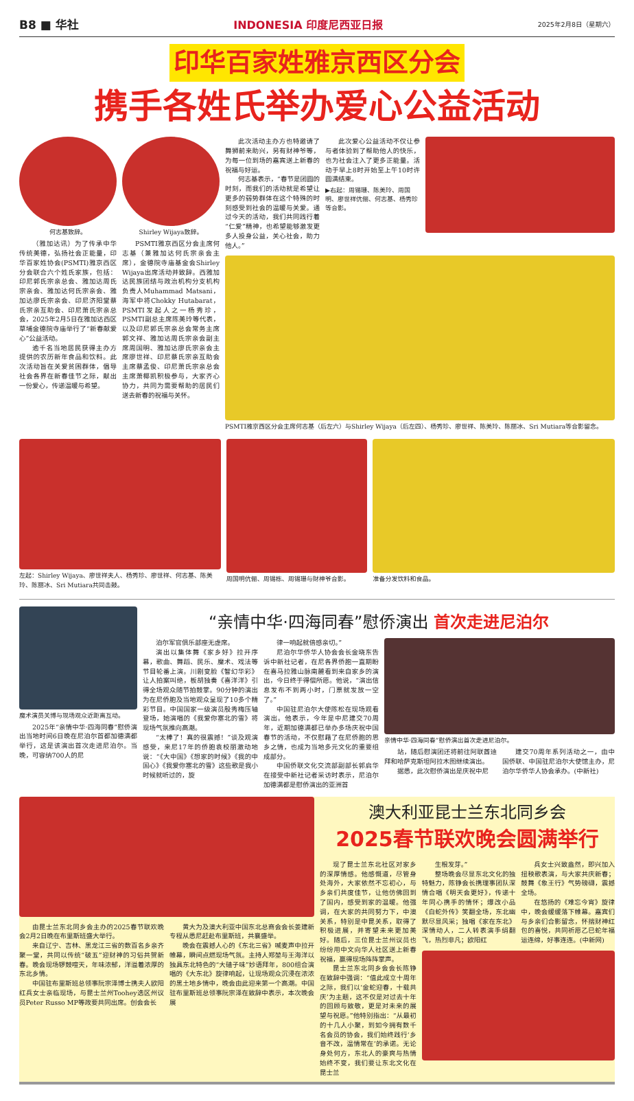B8 ■ 华社 INDONESIA 印度尼西亚日报 2025年2月8日（星期六）
印华百家姓雅京西区分会
携手各姓氏举办爱心公益活动
何志基致辞。
（雅加达讯）为了传承中华传统美德，弘扬社会正能量，印华百家姓协会(PSMTI)雅京西区分会联合六个姓氏家族，包括：印尼郭氏宗亲总会、雅加达周氏宗亲会、雅加达何氏宗亲会、雅加达廖氏宗亲会、印尼济阳堂蔡氏宗亲互助会、印尼萧氏宗亲总会，2025年2月5日在雅加达西区草埔金德院寺庙举行了“新春献爱心”公益活动。
逾千名当地居民获得主办方提供的农历新年食品和饮料。此次活动旨在关爱贫困群体，倡导社会各界在新春佳节之际，献出一份爱心，传递温暖与希望。
Shirley Wijaya致辞。
PSMTI雅京西区分会主席何志基（兼雅加达何氏宗亲会主席），金德院寺庙基金会Shirley Wijaya出席活动并致辞。西雅加达民族团结与政治机构分支机构负责人Muhammad Matsani，海军中将Chokky Hutabarat，PSMTI发起人之一杨秀珍，PSMTI副总主席陈美玲等代表，以及印尼郭氏宗亲总会常务主席郭文祥、雅加达周氏宗亲会副主席周国明、雅加达廖氏宗亲会主席廖世祥、印尼蔡氏宗亲互助会主席蔡孟俊、印尼萧氏宗亲总会主席萧椰凯积极参与，大家齐心协力，共同为需要帮助的居民们送去新春的祝福与关怀。
此次活动主办方也特邀请了舞狮前来助兴，另有财神爷等，为每一位到场的嘉宾送上新春的祝福与好运。
何志基表示，“春节是团圆的时刻，而我们的活动就是希望让更多的弱势群体在这个特殊的时刻感受到社会的温暖与关爱。通过今天的活动，我们共同践行着“仁爱”精神，也希望能够激发更多人投身公益，关心社会，助力他人。”
此次爱心公益活动不仅让参与者体验到了帮助他人的快乐，也为社会注入了更多正能量。活动于早上8时开始至上午10时许圆满结束。
▶右起：周锡珊、陈美玲、周国明、廖世祥伉俪、何志基、杨秀珍等合影。
PSMTI雅京西区分会主席何志基（后左六）与Shirley Wijaya（后左四）、杨秀珍、廖世祥、陈美玲、陈丽冰、Sri Mutiara等合影留念。
左起：Shirley Wijaya、廖世祥夫人、杨秀珍、廖世祥、何志基、陈美玲、陈丽冰、Sri Mutiara共同击鼓。
周国明伉俪、周锡栋、周锡珊与财神爷合影。
准备分发饮料和食品。
魔术演员关博与现场观众近距离互动。
2025年“亲情中华·四海同春”慰侨演出当地时间6日晚在尼泊尔首都加德满都举行，这是该演出首次走进尼泊尔。当晚，可容纳700人的尼
“亲情中华·四海同春”慰侨演出 首次走进尼泊尔
泊尔军官俱乐部座无虚席。
演出以集体舞《家乡好》拉开序幕，歌曲、舞蹈、民乐、魔术、戏法等节目轮番上演。川剧变脸《智幻华彩》让人拍案叫绝，板胡独奏《喜洋洋》引得全场观众随节拍鼓掌。90分钟的演出为在尼侨胞及当地观众呈现了10多个精彩节目。中国国家一级演员殷秀梅压轴登场，她演唱的《我爱你塞北的雪》将现场气氛推向高潮。
“太棒了！真的很震撼！”谈及观演感受，来尼17年的侨胞袁校丽激动地说：“《大中国》《想家的时候》《我的中国心》《我爱你塞北的雪》这些歌是我小时候就听过的，旋
律一响起就倍感亲切。”
尼泊尔华侨华人协会会长金晓东告诉中新社记者，在尼各界侨胞一直期盼在喜马拉雅山脉南麓看到来自家乡的演出，今日终于得偿所愿。他说，“演出信息发布不到两小时，门票就发放一空了。”
中国驻尼泊尔大使陈松在现场观看演出。他表示，今年是中尼建交70周年，近期加德满都已举办多场庆祝中国春节的活动，不仅慰藉了在尼侨胞的思乡之情，也成为当地多元文化的重要组成部分。
中国侨联文化交流部副部长郭启华在接受中新社记者采访时表示，尼泊尔加德满都是慰侨演出的亚洲首
亲情中华·四海同春”慰侨演出首次走进尼泊尔。
站，随后慰演团还将前往阿联酋迪拜和哈萨克斯坦阿拉木图继续演出。
据悉，此次慰侨演出是庆祝中尼
建交70周年系列活动之一，由中国侨联、中国驻尼泊尔大使馆主办，尼泊尔华侨华人协会承办。(中新社)
由昆士兰东北同乡会主办的2025春节联欢晚会2月2日晚在布里斯班盛大举行。
来自辽宁、吉林、黑龙江三省的数百名乡亲齐聚一堂，共同以传统“破五”迎财神的习俗共贺新春。晚会现场锣鼓喧天，年味浓郁，洋溢着浓厚的东北乡情。
中国驻布里斯班总领事阮宗泽博士携夫人欧阳红兵女士亲临现场，与昆士兰州Toohey选区州议员Peter Russo MP等政要共同出席。创会会长
黄大为及澳大利亚中国东北总商会会长姜建新专程从悉尼赶赴布里斯班，共襄盛举。
晚会在震撼人心的《东北三省》喊麦声中拉开帷幕，瞬间点燃现场气氛。主持人郑堃与王海洋以独具东北特色的“大碴子味”妙语拜年，800组合演唱的《大东北》旋律响起，让现场观众沉浸在浓浓的黑土地乡情中，晚会由此迎来第一个高潮。中国驻布里斯班总领事阮宗泽在致辞中表示，本次晚会展
澳大利亚昆士兰东北同乡会
2025春节联欢晚会圆满举行
现了昆士兰东北社区对家乡的深厚情感。他感慨道，尽管身处海外，大家依然不忘初心，与乡亲们共度佳节，让他仿佛回到了国内，感受到家的温暖。他强调，在大家的共同努力下，中澳关系，特别是中昆关系，取得了积极进展，并寄望未来更加美好。随后，三位昆士兰州议员也纷纷用中文向华人社区送上新春祝福，赢得现场阵阵掌声。
昆士兰东北同乡会会长陈铮在致辞中强调：“值此成立十周年之际，我们以‘金蛇迎春，十载共庆’为主题，这不仅是对过去十年的回顾与致敬，更是对未来的展望与祝愿。”他特别指出：“从最初的十几人小聚，到如今拥有数千名会员的协会，我们始终践行‘乡音不改，温情常在’的承诺。无论身处何方，东北人的豪爽与热情始终不变，我们要让东北文化在昆士兰
生根发芽。”
整场晚会尽显东北文化的独特魅力，陈铮会长携理事团队深情合唱《明天会更好》，传递十年同心携手的情怀；爆改小品《白蛇外传》笑翻全场，东北幽默尽显风采；独唱《家在东北》深情动人，二人转表演手绢翻飞，热烈非凡；欧阳红
兵女士兴致盎然，即兴加入扭秧歌表演，与大家共庆新春；鼓舞《象王行》气势磅礴，震撼全场。
在悠扬的《难忘今宵》旋律中，晚会缓缓落下帷幕。嘉宾们与乡亲们合影留念，怀揣财神红包的喜悦，共同祈愿乙巳蛇年福运连绵，好事连连。(中新网)